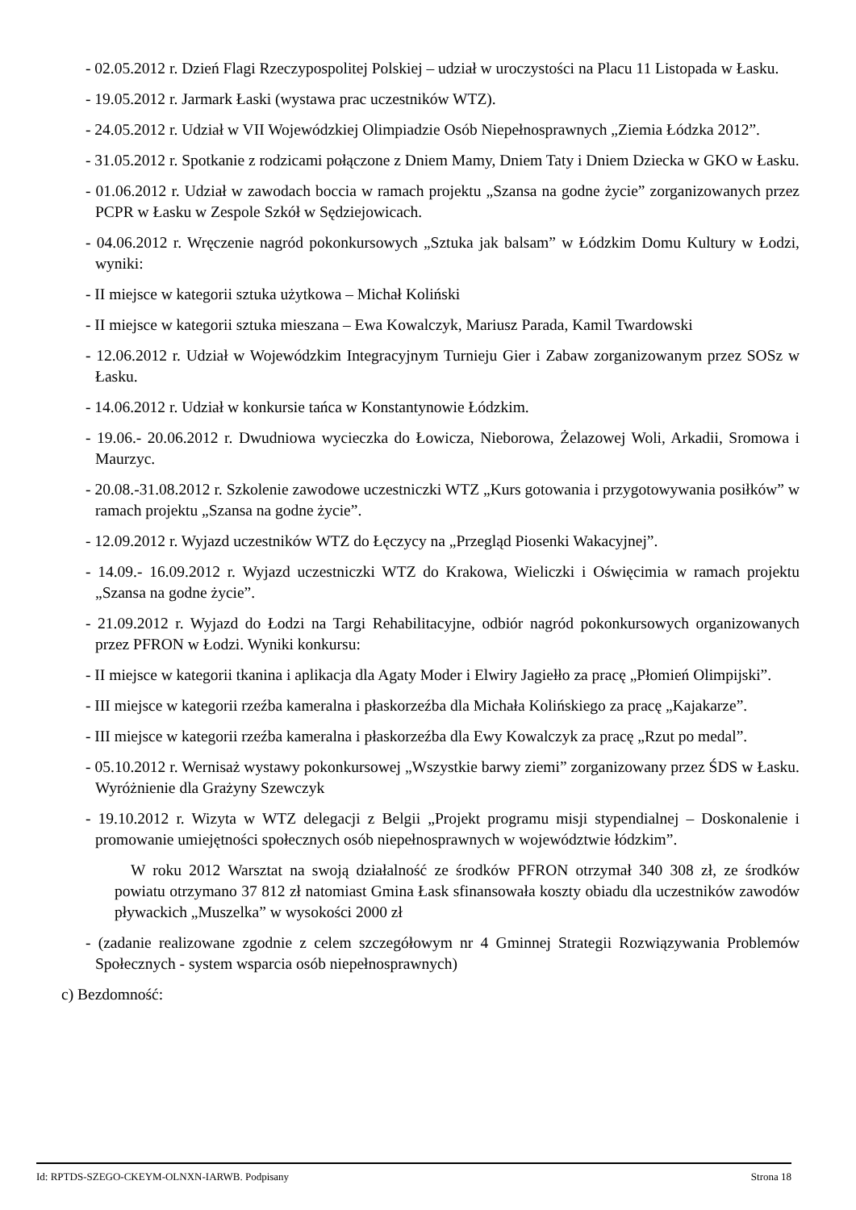- 02.05.2012 r. Dzień Flagi Rzeczypospolitej Polskiej – udział w uroczystości na Placu 11 Listopada w Łasku.
- 19.05.2012 r. Jarmark Łaski (wystawa prac uczestników WTZ).
- 24.05.2012 r. Udział w VII Wojewódzkiej Olimpiadzie Osób Niepełnosprawnych „Ziemia Łódzka 2012”.
- 31.05.2012 r. Spotkanie z rodzicami połączone z Dniem Mamy, Dniem Taty i Dniem Dziecka w GKO w Łasku.
- 01.06.2012 r. Udział w zawodach boccia w ramach projektu „Szansa na godne życie” zorganizowanych przez PCPR w Łasku w Zespole Szkół w Sędziejowicach.
- 04.06.2012 r. Wręczenie nagród pokonkursowych „Sztuka jak balsam” w Łódzkim Domu Kultury w Łodzi, wyniki:
- II miejsce w kategorii sztuka użytkowa – Michał Koliński
- II miejsce w kategorii sztuka mieszana – Ewa Kowalczyk, Mariusz Parada, Kamil Twardowski
- 12.06.2012 r. Udział w Wojewódzkim Integracyjnym Turnieju Gier i Zabaw zorganizowanym przez SOSz w Łasku.
- 14.06.2012 r. Udział w konkursie tańca w Konstantynowie Łódzkim.
- 19.06.- 20.06.2012 r. Dwudniowa wycieczka do Łowicza, Nieborowa, Żelazowej Woli, Arkadii, Sromowa i Maurzyc.
- 20.08.-31.08.2012 r. Szkolenie zawodowe uczestniczki WTZ „Kurs gotowania i przygotowywania posiłków” w ramach projektu „Szansa na godne życie”.
- 12.09.2012 r. Wyjazd uczestników WTZ do Łęczycy na „Przegląd Piosenki Wakacyjnej”.
- 14.09.- 16.09.2012 r. Wyjazd uczestniczki WTZ do Krakowa, Wieliczki i Oświęcimia w ramach projektu „Szansa na godne życie”.
- 21.09.2012 r. Wyjazd do Łodzi na Targi Rehabilitacyjne, odbiór nagród pokonkursowych organizowanych przez PFRON w Łodzi. Wyniki konkursu:
- II miejsce w kategorii tkanina i aplikacja dla Agaty Moder i Elwiry Jagiełło za pracę „Płomień Olimpijski”.
- III miejsce w kategorii rzeźba kameralna i płaskorzeźba dla Michała Kolińskiego za pracę „Kajakarze”.
- III miejsce w kategorii rzeźba kameralna i płaskorzeźba dla Ewy Kowalczyk za pracę „Rzut po medal”.
- 05.10.2012 r. Wernisaż wystawy pokonkursowej „Wszystkie barwy ziemi” zorganizowany przez ŚDS w Łasku. Wyróżnienie dla Grażyny Szewczyk
- 19.10.2012 r. Wizyta w WTZ delegacji z Belgii „Projekt programu misji stypendialnej – Doskonalenie i promowanie umiejętności społecznych osób niepełnosprawnych w województwie łódzkim”.
W roku 2012 Warsztat na swoją działalność ze środków PFRON otrzymał 340 308 zł, ze środków powiatu otrzymano 37 812 zł natomiast Gmina Łask sfinansowała koszty obiadu dla uczestników zawodów pływackich „Muszelka” w wysokości 2000 zł
- (zadanie realizowane zgodnie z celem szczegółowym nr 4 Gminnej Strategii Rozwiązywania Problemów Społecznych - system wsparcia osób niepełnosprawnych)
c) Bezdomność:
Id: RPTDS-SZEGO-CKEYM-OLNXN-IARWB. Podpisany Strona 18